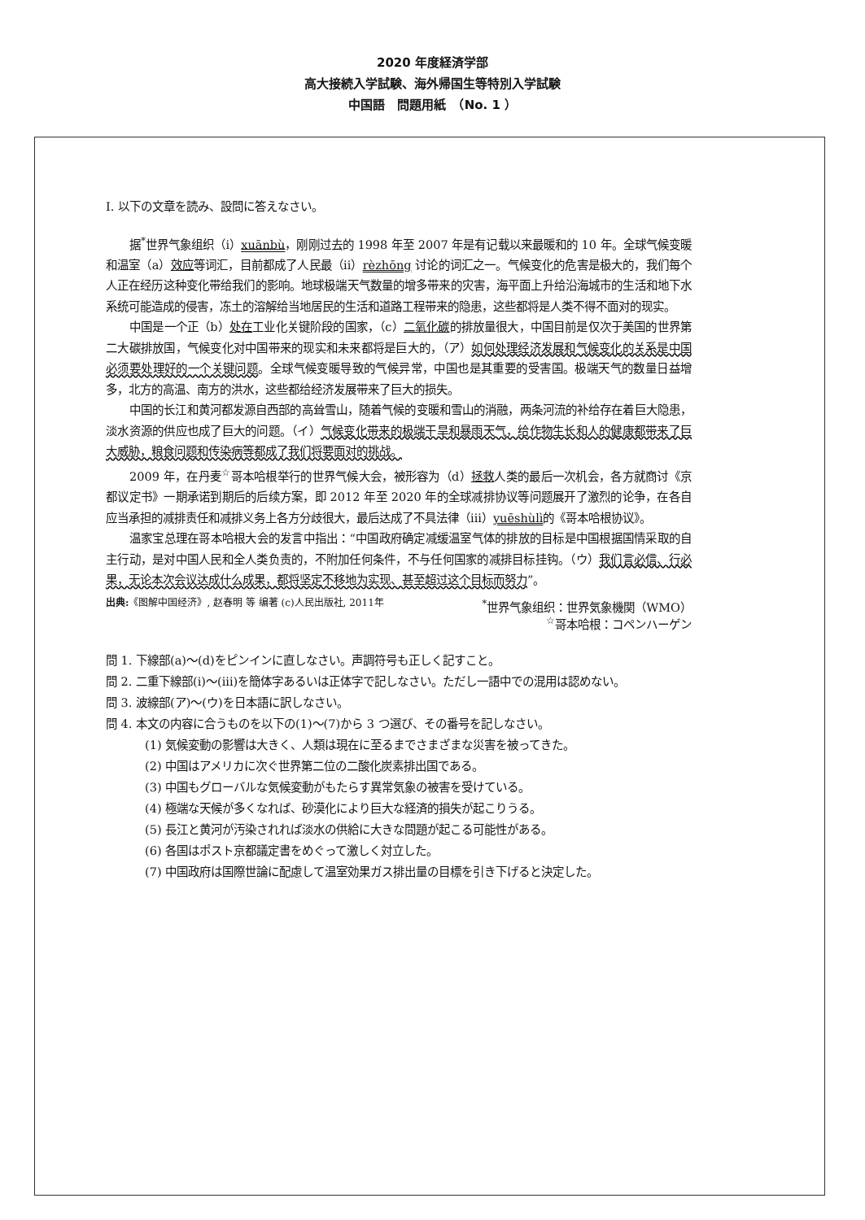2020 年度経済学部
高大接続入学試験、海外帰国生等特別入学試験
中国語　問題用紙　（No. 1 ）
I. 以下の文章を読み、設問に答えなさい。
据<sup>*</sup>世界气象组织（i）xuānbù，刚刚过去的 1998 年至 2007 年是有记载以来最暖和的 10 年。全球气候变暖和温室（a）效应等词汇，目前都成了人民最（ii）rèzhōng 讨论的词汇之一。气候变化的危害是极大的，我们每个人正在经历这种变化带给我们的影响。地球极端天气数量的增多带来的灾害，海平面上升给沿海城市的生活和地下水系统可能造成的侵害，冻土的溶解给当地居民的生活和道路工程带来的隐患，这些都将是人类不得不面对的现实。
中国是一个正（b）处在工业化关键阶段的国家，（c）二氧化碳的排放量很大，中国目前是仅次于美国的世界第二大碳排放国，气候变化对中国带来的现实和未来都将是巨大的，（ア）如何处理经济发展和气候变化的关系是中国必须要处理好的一个关键问题。全球气候变暖导致的气候异常，中国也是其重要的受害国。极端天气的数量日益增多，北方的高温、南方的洪水，这些都给经济发展带来了巨大的损失。
中国的长江和黄河都发源自西部的高耸雪山，随着气候的变暖和雪山的消融，两条河流的补给存在着巨大隐患，淡水资源的供应也成了巨大的问题。（イ）气候变化带来的极端干旱和暴雨天气，给作物生长和人的健康都带来了巨大威胁，粮食问题和传染病等都成了我们将要面对的挑战。
2009 年，在丹麦<sup>☆</sup>哥本哈根举行的世界气候大会，被形容为（d）拯救人类的最后一次机会，各方就商讨《京都议定书》一期承诺到期后的后续方案，即 2012 年至 2020 年的全球减排协议等问题展开了激烈的论争，在各自应当承担的减排责任和减排义务上各方分歧很大，最后达成了不具法律（iii）yuēshùlì的《哥本哈根协议》。
温家宝总理在哥本哈根大会的发言中指出：“中国政府确定减缓温室气体的排放的目标是中国根据国情采取的自主行动，是对中国人民和全人类负责的，不附加任何条件，不与任何国家的减排目标挂钩。（ウ）我们言必信、行必果，无论本次会议达成什么成果，都将坚定不移地为实现、甚至超过这个目标而努力”。
出典:《图解中国经济》, 赵春明 等 编著 (c)人民出版社, 2011年 <sup>*</sup>世界气象组织：世界気象機関（WMO）
<sup>☆</sup>哥本哈根：コペンハーゲン
問 1. 下線部(a)～(d)をピンインに直しなさい。声調符号も正しく記すこと。
問 2. 二重下線部(i)～(iii)を簡体字あるいは正体字で記しなさい。ただし一語中での混用は認めない。
問 3. 波線部(ア)～(ウ)を日本語に訳しなさい。
問 4. 本文の内容に合うものを以下の(1)～(7)から 3 つ選び、その番号を記しなさい。
(1) 気候変動の影響は大きく、人類は現在に至るまでさまざまな災害を被ってきた。
(2) 中国はアメリカに次ぐ世界第二位の二酸化炭素排出国である。
(3) 中国もグローバルな気候変動がもたらす異常気象の被害を受けている。
(4) 極端な天候が多くなれば、砂漠化により巨大な経済的損失が起こりうる。
(5) 長江と黄河が汚染されれば淡水の供給に大きな問題が起こる可能性がある。
(6) 各国はポスト京都議定書をめぐって激しく対立した。
(7) 中国政府は国際世論に配慮して温室効果ガス排出量の目標を引き下げると決定した。